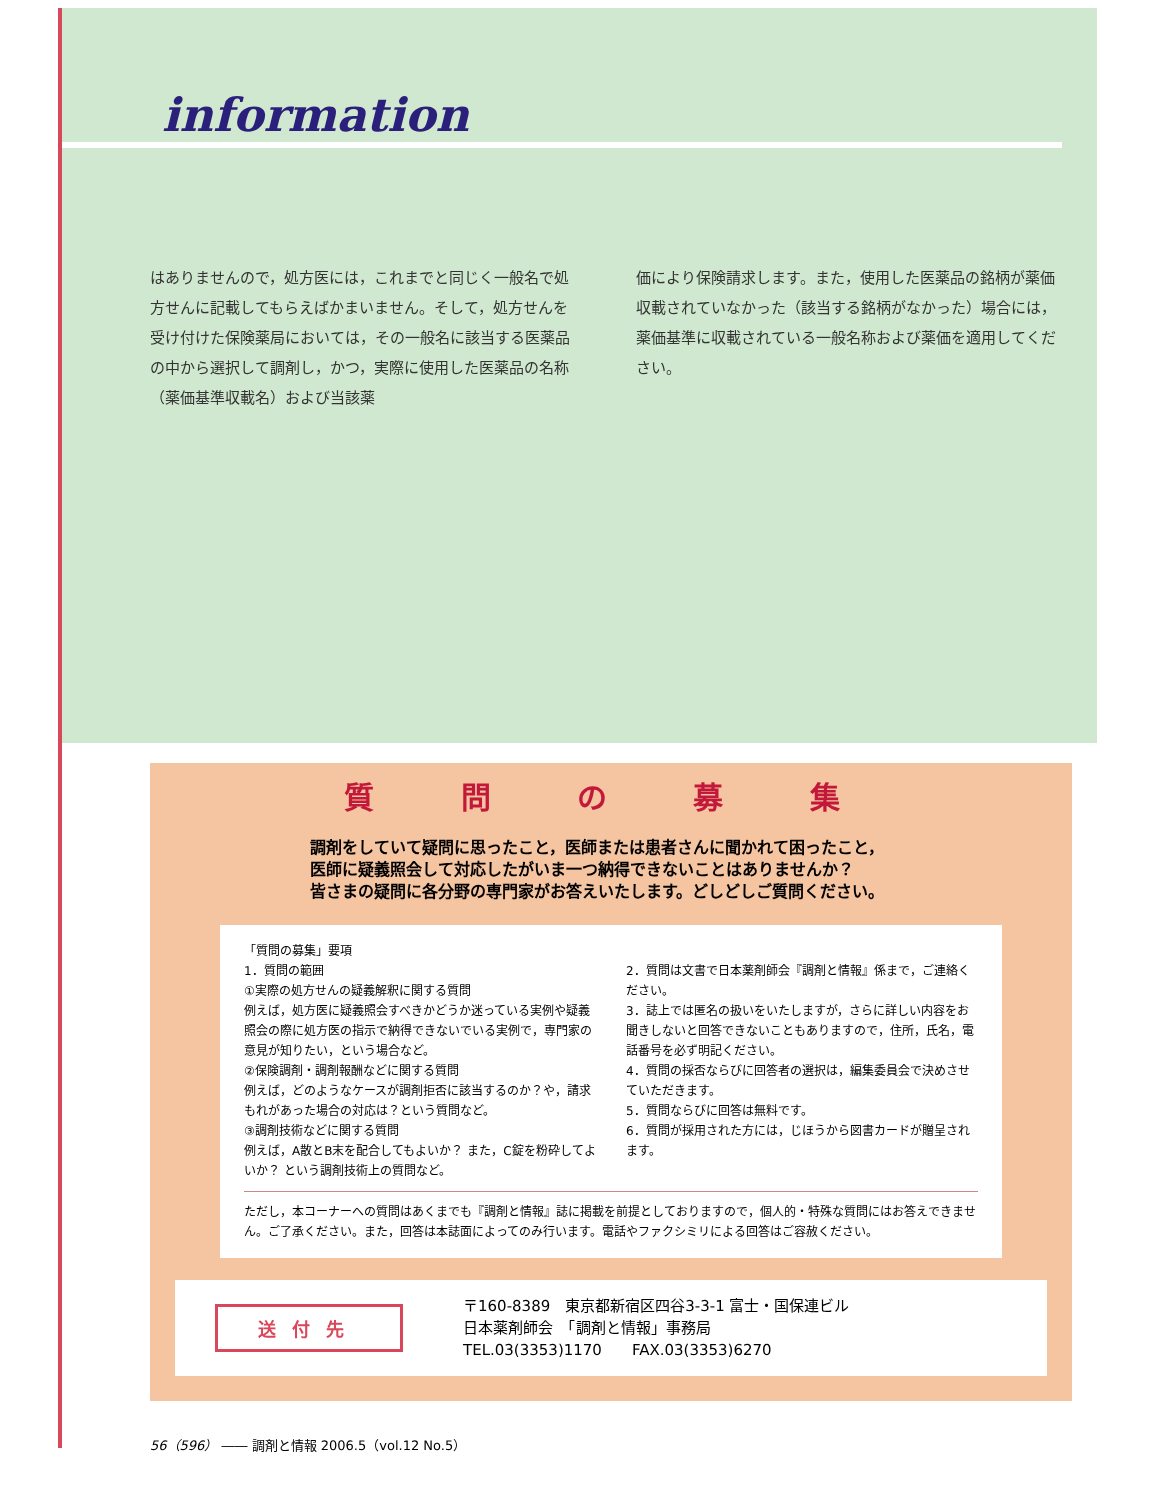information
はありませんので，処方医には，これまでと同じく一般名で処方せんに記載してもらえばかまいません。そして，処方せんを受け付けた保険薬局においては，その一般名に該当する医薬品の中から選択して調剤し，かつ，実際に使用した医薬品の名称（薬価基準収載名）および当該薬
価により保険請求します。また，使用した医薬品の銘柄が薬価収載されていなかった（該当する銘柄がなかった）場合には，薬価基準に収載されている一般名称および薬価を適用してください。
質 問 の 募 集
調剤をしていて疑問に思ったこと，医師または患者さんに聞かれて困ったこと，
医師に疑義照会して対応したがいま一つ納得できないことはありませんか？
皆さまの疑問に各分野の専門家がお答えいたします。どしどしご質問ください。
「質問の募集」要項
1．質問の範囲
①実際の処方せんの疑義解釈に関する質問
例えば，処方医に疑義照会すべきかどうか迷っている実例や疑義照会の際に処方医の指示で納得できないでいる実例で，専門家の意見が知りたい，という場合など。
②保険調剤・調剤報酬などに関する質問
例えば，どのようなケースが調剤拒否に該当するのか？や，請求もれがあった場合の対応は？という質問など。
③調剤技術などに関する質問
例えば，A散とB末を配合してもよいか？ また，C錠を粉砕してよいか？ という調剤技術上の質問など。
2．質問は文書で日本薬剤師会『調剤と情報』係まで，ご連絡ください。
3．誌上では匿名の扱いをいたしますが，さらに詳しい内容をお聞きしないと回答できないこともありますので，住所，氏名，電話番号を必ず明記ください。
4．質問の採否ならびに回答者の選択は，編集委員会で決めさせていただきます。
5．質問ならびに回答は無料です。
6．質問が採用された方には，じほうから図書カードが贈呈されます。
ただし，本コーナーへの質問はあくまでも『調剤と情報』誌に掲載を前提としておりますので，個人的・特殊な質問にはお答えできません。ご了承ください。また，回答は本誌面によってのみ行います。電話やファクシミリによる回答はご容赦ください。
送付先
〒160-8389　東京都新宿区四谷3-3-1 富士・国保連ビル
日本薬剤師会　「調剤と情報」事務局
TEL.03(3353)1170　　FAX.03(3353)6270
56（596） ―― 調剤と情報 2006.5（vol.12 No.5）